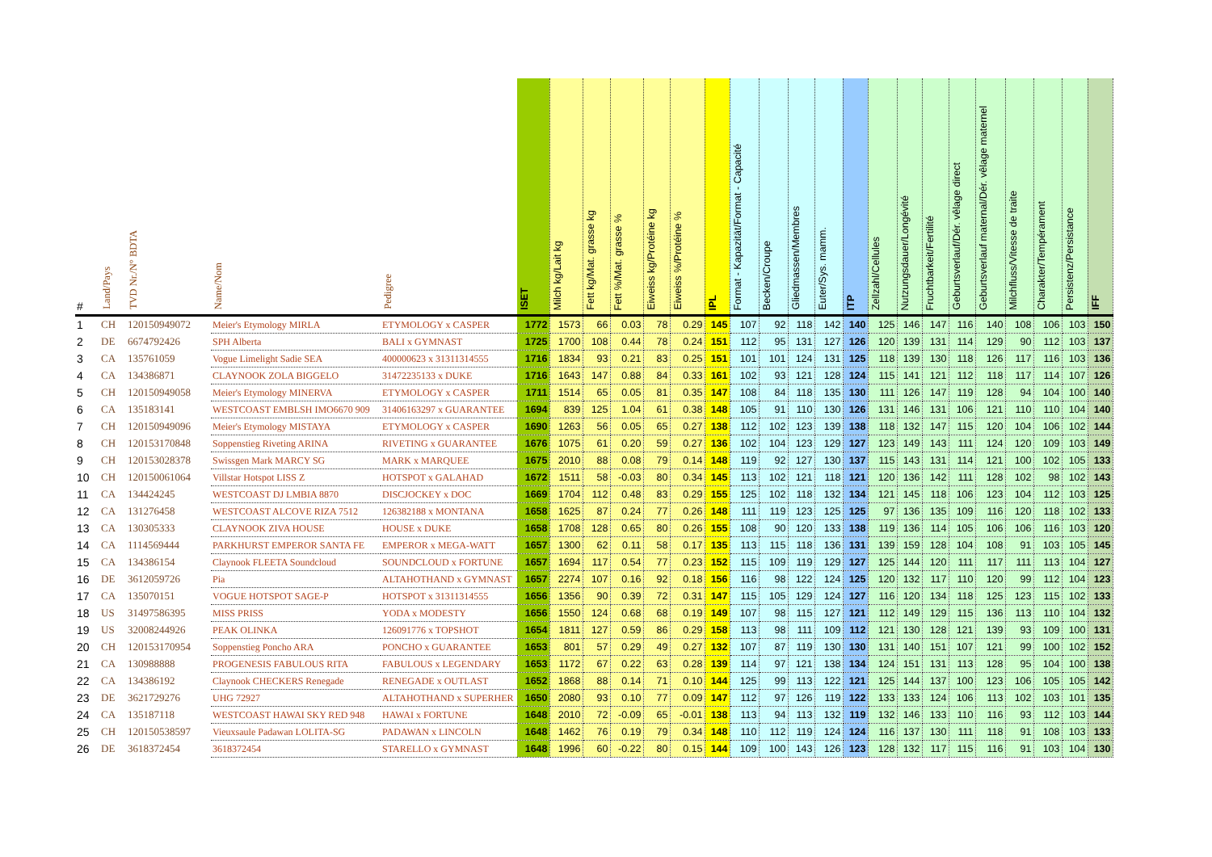| # | Land/Pays | TVD Nr./N° BDTA | Name/Nom | Pedigree | ISET | Milch kg/Lait kg | Fett kg/Mat. grasse kg | Fett %/Mat. grasse % | Eiweiss kg/Protéine kg | Eiweiss %/Protéine % | IPL | Format - Kapazität/Format - Capacité | Becken/Croupe | Gliedmassen/Membres | Euter/Sys. mamm. | ITP | Zellzahl/Cellules | Nutzungsdauer/Longévité | Fruchtbarkeit/Fertilité | Geburtsverlauf/Dér. vêlage direct | Geburtsverlauf maternal/Dér. vêlage maternel | Milchfluss/Vitesse de traite | Charakter/Tempérament | Persistenz/Persistance | IFF |
| --- | --- | --- | --- | --- | --- | --- | --- | --- | --- | --- | --- | --- | --- | --- | --- | --- | --- | --- | --- | --- | --- | --- | --- | --- | --- |
| 1 | CH | 120150949072 | Meier's Etymology MIRLA | ETYMOLOGY x CASPER | 1772 | 1573 | 66 | 0.03 | 78 | 0.29 | 145 | 107 | 92 | 118 | 142 | 140 | 125 | 146 | 147 | 116 | 140 | 108 | 106 | 103 | 150 |
| 2 | DE | 6674792426 | SPH Alberta | BALI x GYMNAST | 1725 | 1700 | 108 | 0.44 | 78 | 0.24 | 151 | 112 | 95 | 131 | 127 | 126 | 120 | 139 | 131 | 114 | 129 | 90 | 112 | 103 | 137 |
| 3 | CA | 135761059 | Vogue Limelight Sadie SEA | 400000623 x 31311314555 | 1716 | 1834 | 93 | 0.21 | 83 | 0.25 | 151 | 101 | 101 | 124 | 131 | 125 | 118 | 139 | 130 | 118 | 126 | 117 | 116 | 103 | 136 |
| 4 | CA | 134386871 | CLAYNOOK ZOLA BIGGELO | 31472235133 x DUKE | 1716 | 1643 | 147 | 0.88 | 84 | 0.33 | 161 | 102 | 93 | 121 | 128 | 124 | 115 | 141 | 121 | 112 | 118 | 117 | 114 | 107 | 126 |
| 5 | CH | 120150949058 | Meier's Etymology MINERVA | ETYMOLOGY x CASPER | 1711 | 1514 | 65 | 0.05 | 81 | 0.35 | 147 | 108 | 84 | 118 | 135 | 130 | 111 | 126 | 147 | 119 | 128 | 94 | 104 | 100 | 140 |
| 6 | CA | 135183141 | WESTCOAST EMBLSH IMO6670 909 | 31406163297 x GUARANTEE | 1694 | 839 | 125 | 1.04 | 61 | 0.38 | 148 | 105 | 91 | 110 | 130 | 126 | 131 | 146 | 131 | 106 | 121 | 110 | 110 | 104 | 140 |
| 7 | CH | 120150949096 | Meier's Etymology MISTAYA | ETYMOLOGY x CASPER | 1690 | 1263 | 56 | 0.05 | 65 | 0.27 | 138 | 112 | 102 | 123 | 139 | 138 | 118 | 132 | 147 | 115 | 120 | 104 | 106 | 102 | 144 |
| 8 | CH | 120153170848 | Soppenstieg Riveting ARINA | RIVETING x GUARANTEE | 1676 | 1075 | 61 | 0.20 | 59 | 0.27 | 136 | 102 | 104 | 123 | 129 | 127 | 123 | 149 | 143 | 111 | 124 | 120 | 109 | 103 | 149 |
| 9 | CH | 120153028378 | Swissgen Mark MARCY SG | MARK x MARQUEE | 1675 | 2010 | 88 | 0.08 | 79 | 0.14 | 148 | 119 | 92 | 127 | 130 | 137 | 115 | 143 | 131 | 114 | 121 | 100 | 102 | 105 | 133 |
| 10 | CH | 120150061064 | Villstar Hotspot LISS Z | HOTSPOT x GALAHAD | 1672 | 1511 | 58 | -0.03 | 80 | 0.34 | 145 | 113 | 102 | 121 | 118 | 121 | 120 | 136 | 142 | 111 | 128 | 102 | 98 | 102 | 143 |
| 11 | CA | 134424245 | WESTCOAST DJ LMBIA 8870 | DISCJOCKEY x DOC | 1669 | 1704 | 112 | 0.48 | 83 | 0.29 | 155 | 125 | 102 | 118 | 132 | 134 | 121 | 145 | 118 | 106 | 123 | 104 | 112 | 103 | 125 |
| 12 | CA | 131276458 | WESTCOAST ALCOVE RIZA 7512 | 126382188 x MONTANA | 1658 | 1625 | 87 | 0.24 | 77 | 0.26 | 148 | 111 | 119 | 123 | 125 | 125 | 97 | 136 | 135 | 109 | 116 | 120 | 118 | 102 | 133 |
| 13 | CA | 130305333 | CLAYNOOK ZIVA HOUSE | HOUSE x DUKE | 1658 | 1708 | 128 | 0.65 | 80 | 0.26 | 155 | 108 | 90 | 120 | 133 | 138 | 119 | 136 | 114 | 105 | 106 | 106 | 116 | 103 | 120 |
| 14 | CA | 1114569444 | PARKHURST EMPEROR SANTA FE | EMPEROR x MEGA-WATT | 1657 | 1300 | 62 | 0.11 | 58 | 0.17 | 135 | 113 | 115 | 118 | 136 | 131 | 139 | 159 | 128 | 104 | 108 | 91 | 103 | 105 | 145 |
| 15 | CA | 134386154 | Claynook FLEETA Soundcloud | SOUNDCLOUD x FORTUNE | 1657 | 1694 | 117 | 0.54 | 77 | 0.23 | 152 | 115 | 109 | 119 | 129 | 127 | 125 | 144 | 120 | 111 | 117 | 111 | 113 | 104 | 127 |
| 16 | DE | 3612059726 | Pia | ALTAHOTHAND x GYMNAST | 1657 | 2274 | 107 | 0.16 | 92 | 0.18 | 156 | 116 | 98 | 122 | 124 | 125 | 120 | 132 | 117 | 110 | 120 | 99 | 112 | 104 | 123 |
| 17 | CA | 135070151 | VOGUE HOTSPOT SAGE-P | HOTSPOT x 31311314555 | 1656 | 1356 | 90 | 0.39 | 72 | 0.31 | 147 | 115 | 105 | 129 | 124 | 127 | 116 | 120 | 134 | 118 | 125 | 123 | 115 | 102 | 133 |
| 18 | US | 31497586395 | MISS PRISS | YODA x MODESTY | 1656 | 1550 | 124 | 0.68 | 68 | 0.19 | 149 | 107 | 98 | 115 | 127 | 121 | 112 | 149 | 129 | 115 | 136 | 113 | 110 | 104 | 132 |
| 19 | US | 32008244926 | PEAK OLINKA | 126091776 x TOPSHOT | 1654 | 1811 | 127 | 0.59 | 86 | 0.29 | 158 | 113 | 98 | 111 | 109 | 112 | 121 | 130 | 128 | 121 | 139 | 93 | 109 | 100 | 131 |
| 20 | CH | 120153170954 | Soppenstieg Poncho ARA | PONCHO x GUARANTEE | 1653 | 801 | 57 | 0.29 | 49 | 0.27 | 132 | 107 | 87 | 119 | 130 | 130 | 131 | 140 | 151 | 107 | 121 | 99 | 100 | 102 | 152 |
| 21 | CA | 130988888 | PROGENESIS FABULOUS RITA | FABULOUS x LEGENDARY | 1653 | 1172 | 67 | 0.22 | 63 | 0.28 | 139 | 114 | 97 | 121 | 138 | 134 | 124 | 151 | 131 | 113 | 128 | 95 | 104 | 100 | 138 |
| 22 | CA | 134386192 | Claynook CHECKERS Renegade | RENEGADE x OUTLAST | 1652 | 1868 | 88 | 0.14 | 71 | 0.10 | 144 | 125 | 99 | 113 | 122 | 121 | 125 | 144 | 137 | 100 | 123 | 106 | 105 | 105 | 142 |
| 23 | DE | 3621729276 | UHG 72927 | ALTAHOTHAND x SUPERHER | 1650 | 2080 | 93 | 0.10 | 77 | 0.09 | 147 | 112 | 97 | 126 | 119 | 122 | 133 | 133 | 124 | 106 | 113 | 102 | 103 | 101 | 135 |
| 24 | CA | 135187118 | WESTCOAST HAWAI SKY RED 948 | HAWAI x FORTUNE | 1648 | 2010 | 72 | -0.09 | 65 | -0.01 | 138 | 113 | 94 | 113 | 132 | 119 | 132 | 146 | 133 | 110 | 116 | 93 | 112 | 103 | 144 |
| 25 | CH | 120150538597 | Vieuxsaule Padawan LOLITA-SG | PADAWAN x LINCOLN | 1648 | 1462 | 76 | 0.19 | 79 | 0.34 | 148 | 110 | 112 | 119 | 124 | 124 | 116 | 137 | 130 | 111 | 118 | 91 | 108 | 103 | 133 |
| 26 | DE | 3618372454 | 3618372454 | STARELLO x GYMNAST | 1648 | 1996 | 60 | -0.22 | 80 | 0.15 | 144 | 109 | 100 | 143 | 126 | 123 | 128 | 132 | 117 | 115 | 116 | 91 | 103 | 104 | 130 |